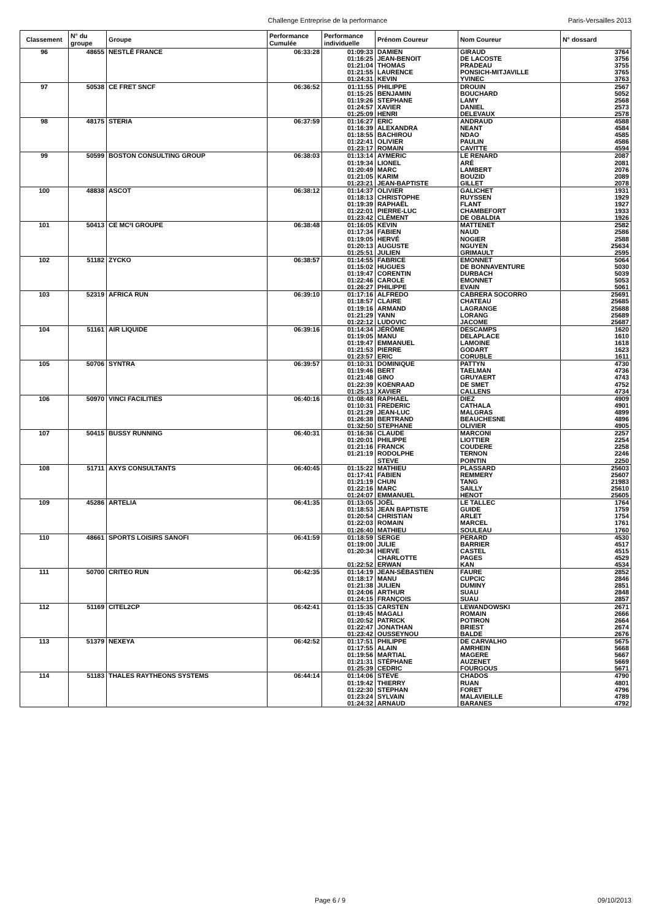Challenge Entreprise de la performance Paris-Versailles 2013
| Classement | N° du groupe | Groupe | Performance Cumulée | Performance individuelle | Prénom Coureur | Nom Coureur | N° dossard |
| --- | --- | --- | --- | --- | --- | --- | --- |
| 96 | 48655 | NESTLÉ FRANCE | 06:33:28 | 01:09:33 | DAMIEN | GIRAUD | 3764 |
| | | | | 01:16:25 | JEAN-BENOIT | DE LACOSTE | 3756 |
| | | | | 01:21:04 | THOMAS | PRADEAU | 3755 |
| | | | | 01:21:55 | LAURENCE | PONSICH-MITJAVILLE | 3765 |
| | | | | 01:24:31 | KEVIN | YVINEC | 3763 |
| 97 | 50538 | CE FRET SNCF | 06:36:52 | 01:11:55 | PHILIPPE | DROUIN | 2567 |
| | | | | 01:15:25 | BENJAMIN | BOUCHARD | 5052 |
| | | | | 01:19:26 | STEPHANE | LAMY | 2568 |
| | | | | 01:24:57 | XAVIER | DANIEL | 2573 |
| | | | | 01:25:09 | HENRI | DELEVAUX | 2578 |
| 98 | 48175 | STERIA | 06:37:59 | 01:16:27 | ERIC | ANDRAUD | 4588 |
| | | | | 01:16:39 | ALEXANDRA | NEANT | 4584 |
| | | | | 01:18:55 | BACHIROU | NDAO | 4585 |
| | | | | 01:22:41 | OLIVIER | PAULIN | 4586 |
| | | | | 01:23:17 | ROMAIN | CAVITTE | 4594 |
| 99 | 50599 | BOSTON CONSULTING GROUP | 06:38:03 | 01:13:14 | AYMERIC | LE RENARD | 2087 |
| | | | | 01:19:34 | LIONEL | ARÉ | 2081 |
| | | | | 01:20:49 | MARC | LAMBERT | 2076 |
| | | | | 01:21:05 | KARIM | BOUZID | 2089 |
| | | | | 01:23:21 | JEAN-BAPTISTE | GILLET | 2078 |
| 100 | 48838 | ASCOT | 06:38:12 | 01:14:37 | OLIVIER | GALICHET | 1931 |
| | | | | 01:18:13 | CHRISTOPHE | RUYSSEN | 1929 |
| | | | | 01:19:39 | RAPHAËL | FLANT | 1927 |
| | | | | 01:22:01 | PIERRE-LUC | CHAMBEFORT | 1933 |
| | | | | 01:23:42 | CLÉMENT | DE OBALDIA | 1926 |
| 101 | 50413 | CE MC²I GROUPE | 06:38:48 | 01:16:05 | KEVIN | MATTENET | 2582 |
| | | | | 01:17:34 | FABIEN | NAUD | 2586 |
| | | | | 01:19:05 | HERVÉ | NOGIER | 2588 |
| | | | | 01:20:13 | AUGUSTE | NGUYEN | 25634 |
| | | | | 01:25:51 | JULIEN | GRIMAULT | 2595 |
| 102 | 51182 | ZYCKO | 06:38:57 | 01:14:55 | FABRICE | EMONNET | 5064 |
| | | | | 01:15:02 | HUGUES | DE BONNAVENTURE | 5030 |
| | | | | 01:19:47 | CORENTIN | DURBACH | 5039 |
| | | | | 01:22:46 | CAROLE | EMONNET | 5053 |
| | | | | 01:26:27 | PHILIPPE | EVAIN | 5061 |
| 103 | 52319 | AFRICA RUN | 06:39:10 | 01:17:16 | ALFREDO | CABRERA SOCORRO | 25691 |
| | | | | 01:18:57 | CLAIRE | CHATEAU | 25685 |
| | | | | 01:19:16 | ARMAND | LAGRANGE | 25688 |
| | | | | 01:21:29 | YANN | LORANG | 25689 |
| | | | | 01:22:12 | LUDOVIC | JACOME | 25687 |
| 104 | 51161 | AIR LIQUIDE | 06:39:16 | 01:14:34 | JÉRÔME | DESCAMPS | 1620 |
| | | | | 01:19:05 | MANU | DELAPLACE | 1610 |
| | | | | 01:19:47 | EMMANUEL | LAMOINE | 1618 |
| | | | | 01:21:53 | PIERRE | GODART | 1623 |
| | | | | 01:23:57 | ERIC | CORUBLE | 1611 |
| 105 | 50706 | SYNTRA | 06:39:57 | 01:10:31 | DOMINIQUE | PATTYN | 4730 |
| | | | | 01:19:46 | BERT | TAELMAN | 4736 |
| | | | | 01:21:48 | GINO | GRUYAERT | 4743 |
| | | | | 01:22:39 | KOENRAAD | DE SMET | 4752 |
| | | | | 01:25:13 | XAVIER | CALLENS | 4734 |
| 106 | 50970 | VINCI FACILITIES | 06:40:16 | 01:08:48 | RAPHAEL | DIEZ | 4909 |
| | | | | 01:10:31 | FREDERIC | CATHALA | 4901 |
| | | | | 01:21:29 | JEAN-LUC | MALGRAS | 4899 |
| | | | | 01:26:38 | BERTRAND | BEAUCHESNE | 4896 |
| | | | | 01:32:50 | STEPHANE | OLIVIER | 4905 |
| 107 | 50415 | BUSSY RUNNING | 06:40:31 | 01:16:36 | CLAUDE | MARCONI | 2257 |
| | | | | 01:20:01 | PHILIPPE | LIOTTIER | 2254 |
| | | | | 01:21:16 | FRANCK | COUDERE | 2258 |
| | | | | 01:21:19 | RODOLPHE | TERNON | 2246 |
| | | | | | STEVE | POINTIN | 2250 |
| 108 | 51711 | AXYS CONSULTANTS | 06:40:45 | 01:15:22 | MATHIEU | PLASSARD | 25603 |
| | | | | 01:17:41 | FABIEN | REMMERY | 25607 |
| | | | | 01:21:19 | CHUN | TANG | 21983 |
| | | | | 01:22:16 | MARC | SAILLY | 25610 |
| | | | | 01:24:07 | EMMANUEL | HENOT | 25605 |
| 109 | 45286 | ARTELIA | 06:41:35 | 01:13:05 | JOËL | LE TALLEC | 1764 |
| | | | | 01:18:53 | JEAN BAPTISTE | GUIDE | 1759 |
| | | | | 01:20:54 | CHRISTIAN | ARLET | 1754 |
| | | | | 01:22:03 | ROMAIN | MARCEL | 1761 |
| | | | | 01:26:40 | MATHIEU | SOULEAU | 1760 |
| 110 | 48661 | SPORTS LOISIRS SANOFI | 06:41:59 | 01:18:59 | SERGE | PERARD | 4530 |
| | | | | 01:19:00 | JULIE | BARRIER | 4517 |
| | | | | 01:20:34 | HERVE | CASTEL | 4515 |
| | | | | | CHARLOTTE | PAGES | 4529 |
| | | | | 01:22:52 | ERWAN | KAN | 4534 |
| 111 | 50700 | CRITEO RUN | 06:42:35 | 01:14:19 | JEAN-SÉBASTIEN | FAURE | 2852 |
| | | | | 01:18:17 | MANU | CUPCIC | 2846 |
| | | | | 01:21:38 | JULIEN | DUMINY | 2851 |
| | | | | 01:24:06 | ARTHUR | SUAU | 2848 |
| | | | | 01:24:15 | FRANÇOIS | SUAU | 2857 |
| 112 | 51169 | CITEL2CP | 06:42:41 | 01:15:35 | CARSTEN | LEWANDOWSKI | 2671 |
| | | | | 01:19:45 | MAGALI | ROMAIN | 2666 |
| | | | | 01:20:52 | PATRICK | POTIRON | 2664 |
| | | | | 01:22:47 | JONATHAN | BRIEST | 2674 |
| | | | | 01:23:42 | OUSSEYNOU | BALDE | 2676 |
| 113 | 51379 | NEXEYA | 06:42:52 | 01:17:51 | PHILIPPE | DE CARVALHO | 5675 |
| | | | | 01:17:55 | ALAIN | AMRHEIN | 5668 |
| | | | | 01:19:56 | MARTIAL | MAGERE | 5667 |
| | | | | 01:21:31 | STÉPHANE | AUZENET | 5669 |
| | | | | 01:25:39 | CEDRIC | FOURGOUS | 5671 |
| 114 | 51183 | THALES RAYTHEONS SYSTEMS | 06:44:14 | 01:14:06 | STEVE | CHADOS | 4790 |
| | | | | 01:19:42 | THIERRY | RUAN | 4801 |
| | | | | 01:22:30 | STEPHAN | FORET | 4796 |
| | | | | 01:23:24 | SYLVAIN | MALAVIEILLE | 4789 |
| | | | | 01:24:32 | ARNAUD | BARANES | 4792 |
Page 6 / 9 09/10/2013